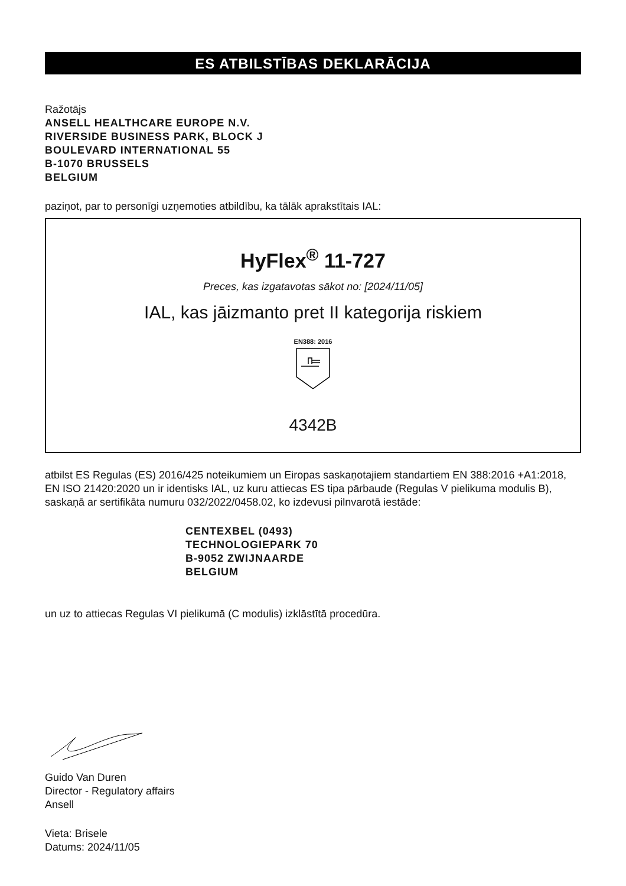ES ATBILSTĪBAS DEKLARĀCIJA
Ražotājs
ANSELL HEALTHCARE EUROPE N.V.
RIVERSIDE BUSINESS PARK, BLOCK J
BOULEVARD INTERNATIONAL 55
B-1070 BRUSSELS
BELGIUM
paziņot, par to personīgi uzņemoties atbildību, ka tālāk aprakstītais IAL:
HyFlex<sup>®</sup> 11-727
Preces, kas izgatavotas sākot no: [2024/11/05]
IAL, kas jāizmanto pret II kategorija riskiem
EN388: 2016
4342B
atbilst ES Regulas (ES) 2016/425 noteikumiem un Eiropas saskaņotajiem standartiem EN 388:2016 +A1:2018, EN ISO 21420:2020 un ir identisks IAL, uz kuru attiecas ES tipa pārbaude (Regulas V pielikuma modulis B), saskaņā ar sertifikāta numuru 032/2022/0458.02, ko izdevusi pilnvarotā iestāde:
CENTEXBEL (0493)
TECHNOLOGIEPARK 70
B-9052 ZWIJNAARDE
BELGIUM
un uz to attiecas Regulas VI pielikumā (C modulis) izklāstītā procedūra.
Guido Van Duren
Director - Regulatory affairs
Ansell
Vieta: Brisele
Datums: 2024/11/05